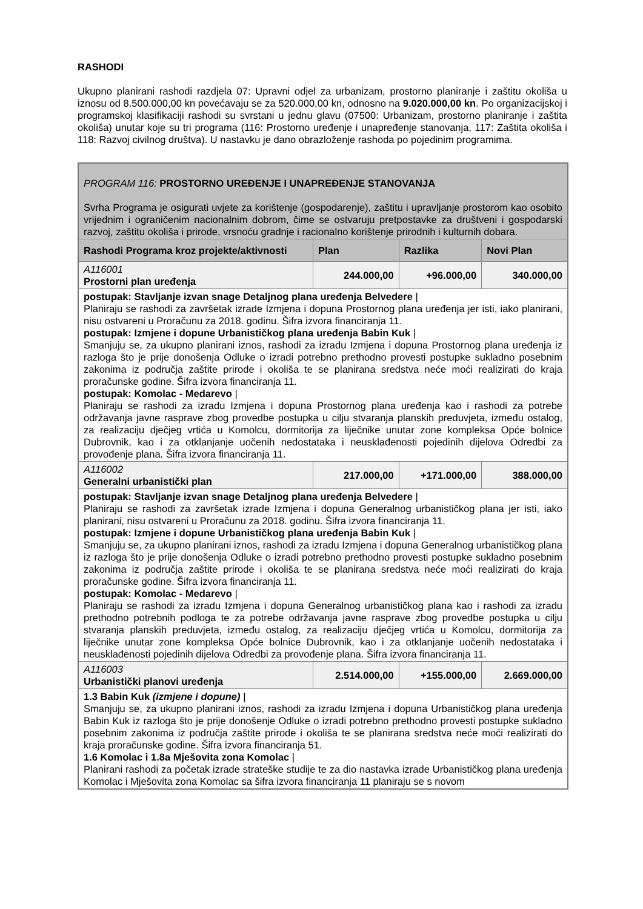RASHODI
Ukupno planirani rashodi razdjela 07: Upravni odjel za urbanizam, prostorno planiranje i zaštitu okoliša u iznosu od 8.500.000,00 kn povećavaju se za 520.000,00 kn, odnosno na 9.020.000,00 kn. Po organizacijskoj i programskoj klasifikaciji rashodi su svrstani u jednu glavu (07500: Urbanizam, prostorno planiranje i zaštita okoliša) unutar koje su tri programa (116: Prostorno uređenje i unapređenje stanovanja, 117: Zaštita okoliša i 118: Razvoj civilnog društva). U nastavku je dano obrazloženje rashoda po pojedinim programima.
| PROGRAM 116: PROSTORNO UREĐENJE I UNAPREĐENJE STANOVANJA Svrha Programa je osigurati uvjete za korištenje (gospodarenje), zaštitu i upravljanje prostorom kao osobito vrijednim i ograničenim nacionalnim dobrom, čime se ostvaruju pretpostavke za društveni i gospodarski razvoj, zaštitu okoliša i prirode, vrsnoću gradnje i racionalno korištenje prirodnih i kulturnih dobara. | | | |
| Rashodi Programa kroz projekte/aktivnosti | Plan | Razlika | Novi Plan |
| A116001 Prostorni plan uređenja | 244.000,00 | +96.000,00 | 340.000,00 |
| postupak: Stavljanje izvan snage Detaljnog plana uređenja Belvedere / Planiraju se rashodi za završetak izrade Izmjena i dopuna Prostornog plana uređenja jer isti, iako planirani, nisu ostvareni u Proračunu za 2018. godinu. Šifra izvora financiranja 11. postupak: Izmjene i dopune Urbanističkog plana uređenja Babin Kuk / Smanjuju se, za ukupno planirani iznos, rashodi za izradu Izmjena i dopuna Prostornog plana uređenja iz razloga što je prije donošenja Odluke o izradi potrebno prethodno provesti postupke sukladno posebnim zakonima iz područja zaštite prirode i okoliša te se planirana sredstva neće moći realizirati do kraja proračunske godine. Šifra izvora financiranja 11. postupak: Komolac - Medarevo / Planiraju se rashodi za izradu Izmjena i dopuna Prostornog plana uređenja kao i rashodi za potrebe održavanja javne rasprave zbog provedbe postupka u cilju stvaranja planskih preduvjeta, između ostalog, za realizaciju dječjeg vrtića u Komolcu, dormitorija za liječnike unutar zone kompleksa Opće bolnice Dubrovnik, kao i za otklanjanje uočenih nedostataka i neusklađenosti pojedinih dijelova Odredbi za provođenje plana. Šifra izvora financiranja 11. | | | |
| A116002 Generalni urbanistički plan | 217.000,00 | +171.000,00 | 388.000,00 |
| postupak: Stavljanje izvan snage Detaljnog plana uređenja Belvedere / Planiraju se rashodi za završetak izrade Izmjena i dopuna Generalnog urbanističkog plana jer isti, iako planirani, nisu ostvareni u Proračunu za 2018. godinu. Šifra izvora financiranja 11. postupak: Izmjene i dopune Urbanističkog plana uređenja Babin Kuk / Smanjuju se, za ukupno planirani iznos, rashodi za izradu Izmjena i dopuna Generalnog urbanističkog plana iz razloga što je prije donošenja Odluke o izradi potrebno prethodno provesti postupke sukladno posebnim zakonima iz područja zaštite prirode i okoliša te se planirana sredstva neće moći realizirati do kraja proračunske godine. Šifra izvora financiranja 11. postupak: Komolac - Medarevo / Planiraju se rashodi za izradu Izmjena i dopuna Generalnog urbanističkog plana kao i rashodi za izradu prethodno potrebnih podloga te za potrebe održavanja javne rasprave zbog provedbe postupka u cilju stvaranja planskih preduvjeta, između ostalog, za realizaciju dječjeg vrtića u Komolcu, dormitorija za liječnike unutar zone kompleksa Opće bolnice Dubrovnik, kao i za otklanjanje uočenih nedostataka i neusklađenosti pojedinih dijelova Odredbi za provođenje plana. Šifra izvora financiranja 11. | | | |
| A116003 Urbanistički planovi uređenja | 2.514.000,00 | +155.000,00 | 2.669.000,00 |
| 1.3 Babin Kuk (izmjene i dopune) / Smanjuju se, za ukupno planirani iznos, rashodi za izradu Izmjena i dopuna Urbanističkog plana uređenja Babin Kuk iz razloga što je prije donošenje Odluke o izradi potrebno prethodno provesti postupke sukladno posebnim zakonima iz područja zaštite prirode i okoliša te se planirana sredstva neće moći realizirati do kraja proračunske godine. Šifra izvora financiranja 51. 1.6 Komolac i 1.8a Mješovita zona Komolac / Planirani rashodi za početak izrade strateške studije te za dio nastavka izrade Urbanističkog plana uređenja Komolac i Mješovita zona Komolac sa šifra izvora financiranja 11 planiraju se s novom | | | |